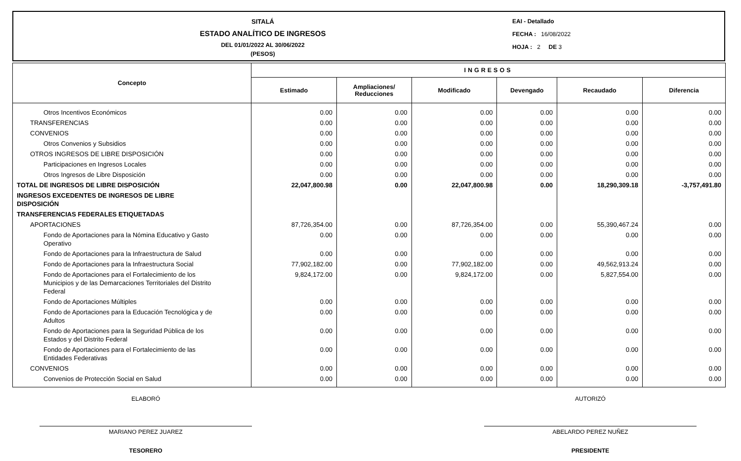SITALÁ
ESTADO ANALÍTICO DE INGRESOS
DEL 01/01/2022 AL 30/06/2022
(PESOS)
EAI - Detallado
FECHA : 16/08/2022
HOJA : 2 DE 3
| Concepto | INGRESOS | | | | | |
| --- | --- | --- | --- | --- | --- | --- |
| | Estimado | Ampliaciones/ Reducciones | Modificado | Devengado | Recaudado | Diferencia |
| Otros Incentivos Económicos | 0.00 | 0.00 | 0.00 | 0.00 | 0.00 | 0.00 |
| TRANSFERENCIAS | 0.00 | 0.00 | 0.00 | 0.00 | 0.00 | 0.00 |
| CONVENIOS | 0.00 | 0.00 | 0.00 | 0.00 | 0.00 | 0.00 |
| Otros Convenios y Subsidios | 0.00 | 0.00 | 0.00 | 0.00 | 0.00 | 0.00 |
| OTROS INGRESOS DE LIBRE DISPOSICIÓN | 0.00 | 0.00 | 0.00 | 0.00 | 0.00 | 0.00 |
| Participaciones en Ingresos Locales | 0.00 | 0.00 | 0.00 | 0.00 | 0.00 | 0.00 |
| Otros Ingresos de Libre Disposición | 0.00 | 0.00 | 0.00 | 0.00 | 0.00 | 0.00 |
| TOTAL DE INGRESOS DE LIBRE DISPOSICIÓN | 22,047,800.98 | 0.00 | 22,047,800.98 | 0.00 | 18,290,309.18 | -3,757,491.80 |
| INGRESOS EXCEDENTES DE INGRESOS DE LIBRE DISPOSICIÓN | | | | | | |
| TRANSFERENCIAS FEDERALES ETIQUETADAS | | | | | | |
| APORTACIONES | 87,726,354.00 | 0.00 | 87,726,354.00 | 0.00 | 55,390,467.24 | 0.00 |
| Fondo de Aportaciones para la Nómina Educativo y Gasto Operativo | 0.00 | 0.00 | 0.00 | 0.00 | 0.00 | 0.00 |
| Fondo de Aportaciones para la Infraestructura de Salud | 0.00 | 0.00 | 0.00 | 0.00 | 0.00 | 0.00 |
| Fondo de Aportaciones para la Infraestructura Social | 77,902,182.00 | 0.00 | 77,902,182.00 | 0.00 | 49,562,913.24 | 0.00 |
| Fondo de Aportaciones para el Fortalecimiento de los Municipios y de las Demarcaciones Territoriales del Distrito Federal | 9,824,172.00 | 0.00 | 9,824,172.00 | 0.00 | 5,827,554.00 | 0.00 |
| Fondo de Aportaciones Múltiples | 0.00 | 0.00 | 0.00 | 0.00 | 0.00 | 0.00 |
| Fondo de Aportaciones para la Educación Tecnológica y de Adultos | 0.00 | 0.00 | 0.00 | 0.00 | 0.00 | 0.00 |
| Fondo de Aportaciones para la Seguridad Pública de los Estados y del Distrito Federal | 0.00 | 0.00 | 0.00 | 0.00 | 0.00 | 0.00 |
| Fondo de Aportaciones para el Fortalecimiento de las Entidades Federativas | 0.00 | 0.00 | 0.00 | 0.00 | 0.00 | 0.00 |
| CONVENIOS | 0.00 | 0.00 | 0.00 | 0.00 | 0.00 | 0.00 |
| Convenios de Protección Social en Salud | 0.00 | 0.00 | 0.00 | 0.00 | 0.00 | 0.00 |
ELABORÓ
MARIANO PEREZ JUAREZ
TESORERO
AUTORIZÓ
ABELARDO PEREZ NUÑEZ
PRESIDENTE